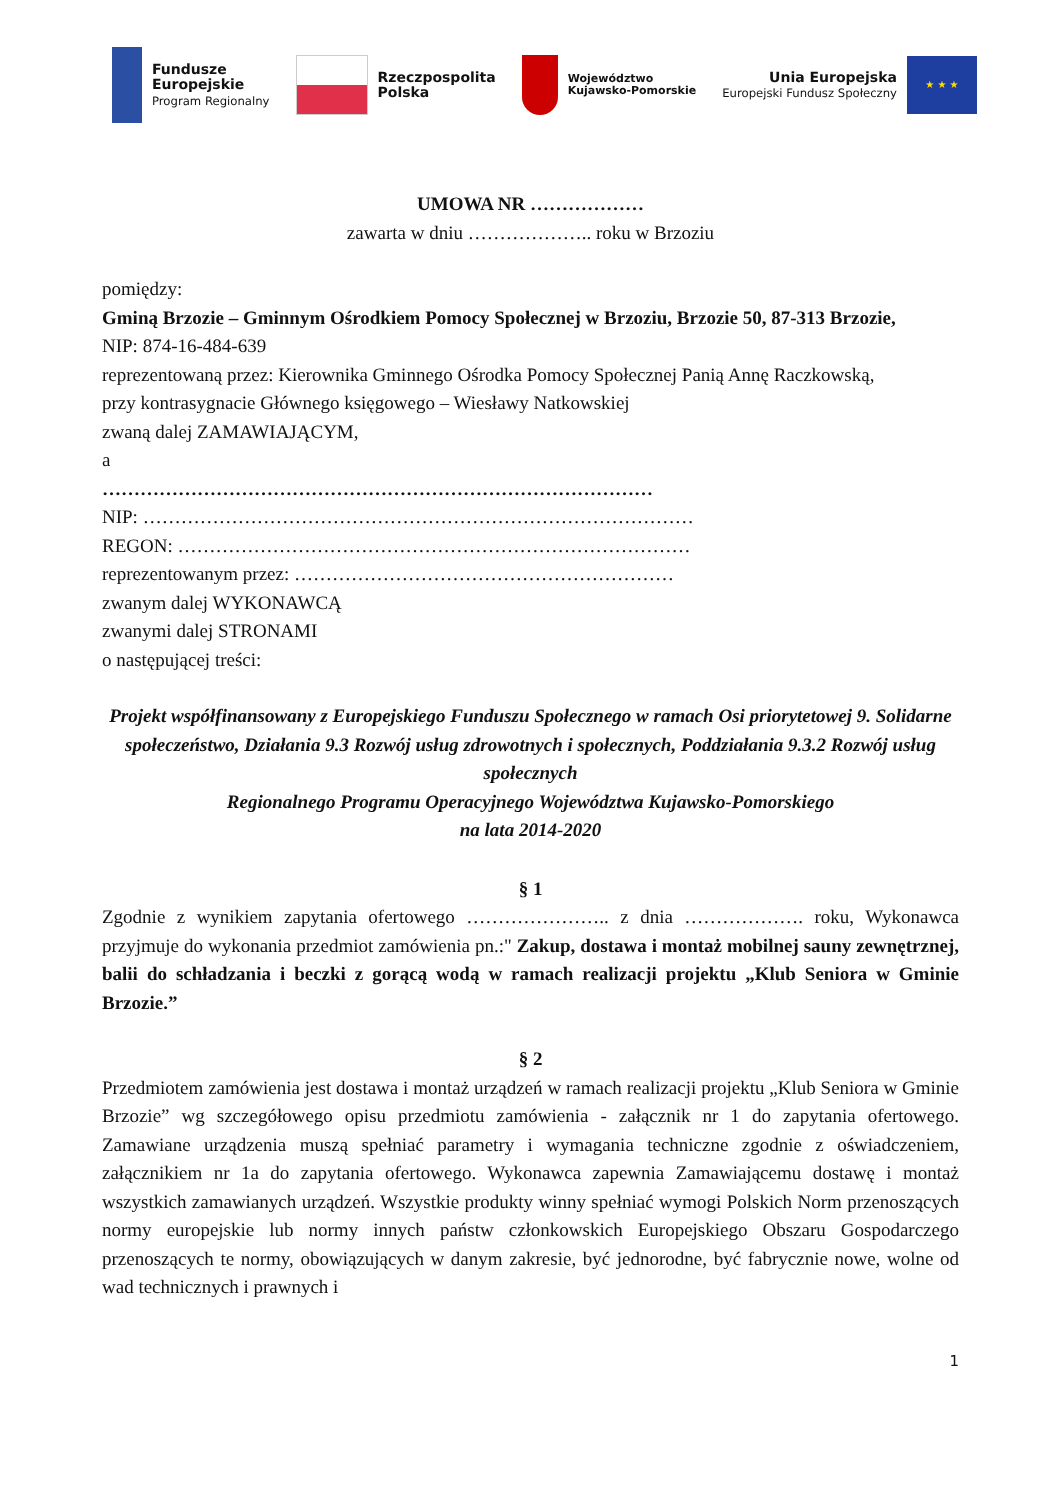Fundusze
Europejskie
Program Regionalny
Rzeczpospolita
Polska
Województwo
Kujawsko-Pomorskie
Unia Europejska
Europejski Fundusz Społeczny
★ ★ ★
UMOWA NR ………………
zawarta w dniu ……………….. roku w Brzoziu
pomiędzy:
Gminą Brzozie – Gminnym Ośrodkiem Pomocy Społecznej w Brzoziu, Brzozie 50, 87-313 Brzozie,
NIP: 874-16-484-639
reprezentowaną przez: Kierownika Gminnego Ośrodka Pomocy Społecznej Panią Annę Raczkowską,
przy kontrasygnacie Głównego księgowego – Wiesławy Natkowskiej
zwaną dalej ZAMAWIAJĄCYM,
a
……………………………………………………………………………
NIP: ……………………………………………………………………………
REGON: ………………………………………………………………………
reprezentowanym przez: ……………………………………………………
zwanym dalej WYKONAWCĄ
zwanymi dalej STRONAMI
o następującej treści:
Projekt współfinansowany z Europejskiego Funduszu Społecznego w ramach Osi priorytetowej 9. Solidarne społeczeństwo, Działania 9.3 Rozwój usług zdrowotnych i społecznych, Poddziałania 9.3.2 Rozwój usług społecznych
Regionalnego Programu Operacyjnego Województwa Kujawsko-Pomorskiego
na lata 2014-2020
§ 1
Zgodnie z wynikiem zapytania ofertowego ………………….. z dnia ………………. roku, Wykonawca przyjmuje do wykonania przedmiot zamówienia pn.:" Zakup, dostawa i montaż mobilnej sauny zewnętrznej, balii do schładzania i beczki z gorącą wodą w ramach realizacji projektu „Klub Seniora w Gminie Brzozie.”
§ 2
Przedmiotem zamówienia jest dostawa i montaż urządzeń w ramach realizacji projektu „Klub Seniora w Gminie Brzozie” wg szczegółowego opisu przedmiotu zamówienia - załącznik nr 1 do zapytania ofertowego. Zamawiane urządzenia muszą spełniać parametry i wymagania techniczne zgodnie z oświadczeniem, załącznikiem nr 1a do zapytania ofertowego. Wykonawca zapewnia Zamawiającemu dostawę i montaż wszystkich zamawianych urządzeń. Wszystkie produkty winny spełniać wymogi Polskich Norm przenoszących normy europejskie lub normy innych państw członkowskich Europejskiego Obszaru Gospodarczego przenoszących te normy, obowiązujących w danym zakresie, być jednorodne, być fabrycznie nowe, wolne od wad technicznych i prawnych i
1